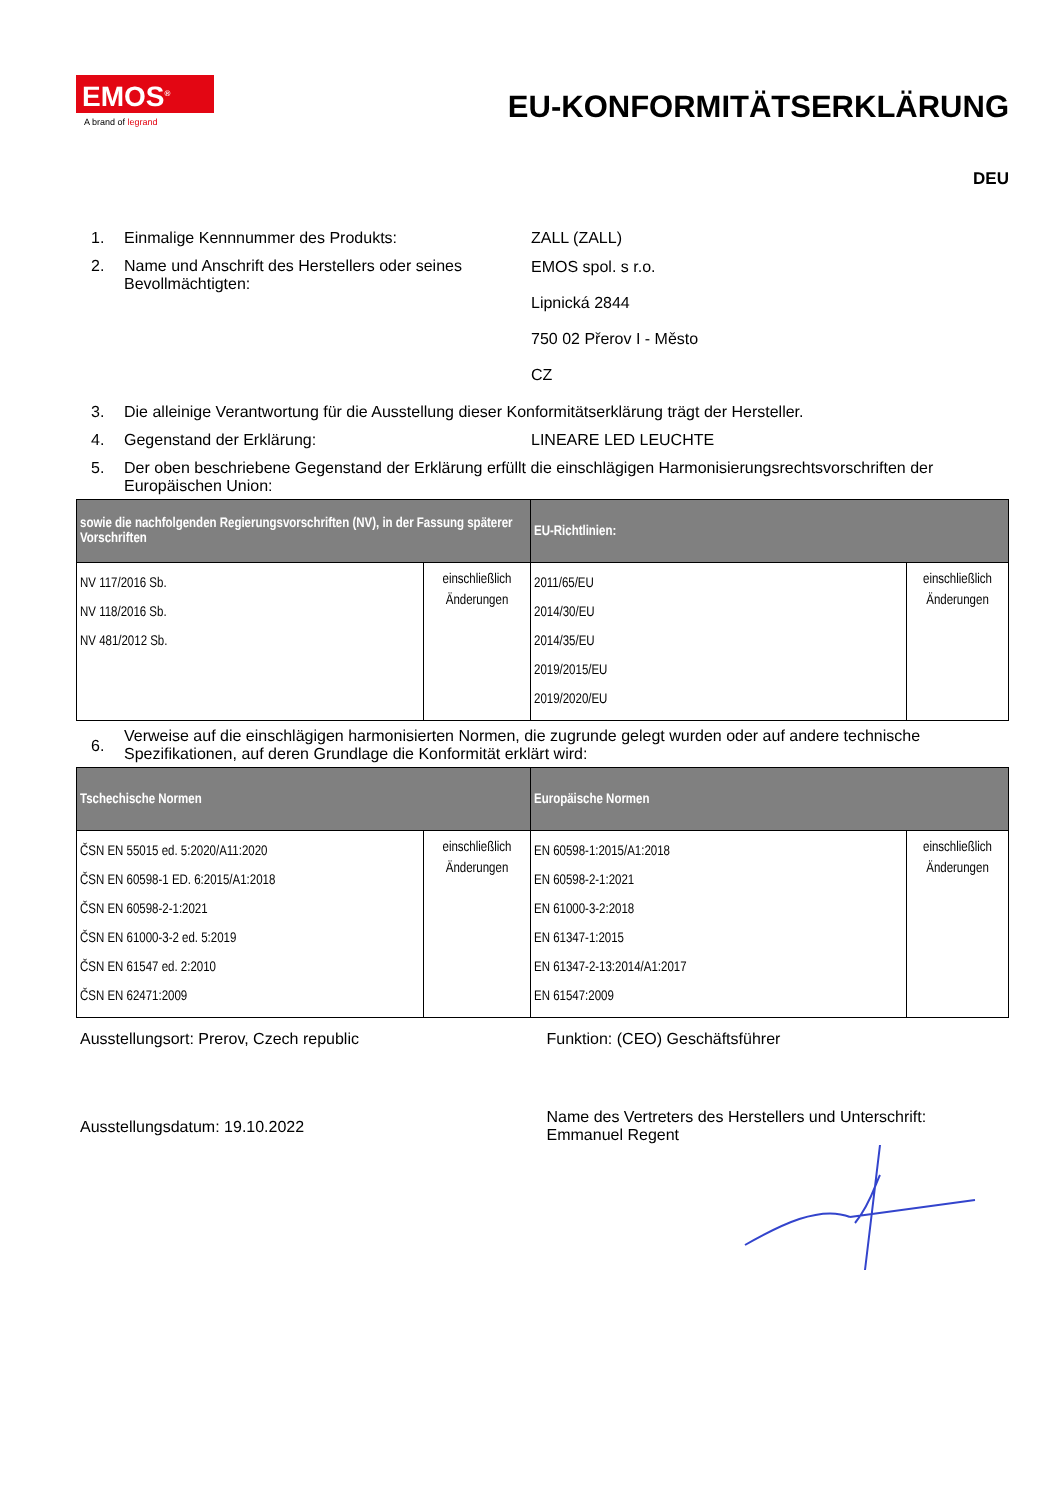EMOS<sup>®</sup>
A brand of legrand
EU-KONFORMITÄTSERKLÄRUNG
DEU
1. Einmalige Kennnummer des Produkts: ZALL (ZALL)
2. Name und Anschrift des Herstellers oder seines Bevollmächtigten: EMOS spol. s r.o.
Lipnická 2844
750 02 Přerov I - Město
CZ
3. Die alleinige Verantwortung für die Ausstellung dieser Konformitätserklärung trägt der Hersteller.
4. Gegenstand der Erklärung: LINEARE LED LEUCHTE
5. Der oben beschriebene Gegenstand der Erklärung erfüllt die einschlägigen Harmonisierungsrechtsvorschriften der Europäischen Union:
| sowie die nachfolgenden Regierungsvorschriften (NV), in der Fassung späterer Vorschriften | | EU-Richtlinien: | |
| --- | --- | --- | --- |
| NV 117/2016 Sb. NV 118/2016 Sb. NV 481/2012 Sb. | einschließlich Änderungen | 2011/65/EU 2014/30/EU 2014/35/EU 2019/2015/EU 2019/2020/EU | einschließlich Änderungen |
6. Verweise auf die einschlägigen harmonisierten Normen, die zugrunde gelegt wurden oder auf andere technische Spezifikationen, auf deren Grundlage die Konformität erklärt wird:
| Tschechische Normen | | Europäische Normen | |
| --- | --- | --- | --- |
| ČSN EN 55015 ed. 5:2020/A11:2020 ČSN EN 60598-1 ED. 6:2015/A1:2018 ČSN EN 60598-2-1:2021 ČSN EN 61000-3-2 ed. 5:2019 ČSN EN 61547 ed. 2:2010 ČSN EN 62471:2009 | einschließlich Änderungen | EN 60598-1:2015/A1:2018 EN 60598-2-1:2021 EN 61000-3-2:2018 EN 61347-1:2015 EN 61347-2-13:2014/A1:2017 EN 61547:2009 | einschließlich Änderungen |
Ausstellungsort: Prerov, Czech republic
Funktion: (CEO) Geschäftsführer
Ausstellungsdatum: 19.10.2022
Name des Vertreters des Herstellers und Unterschrift:
Emmanuel Regent